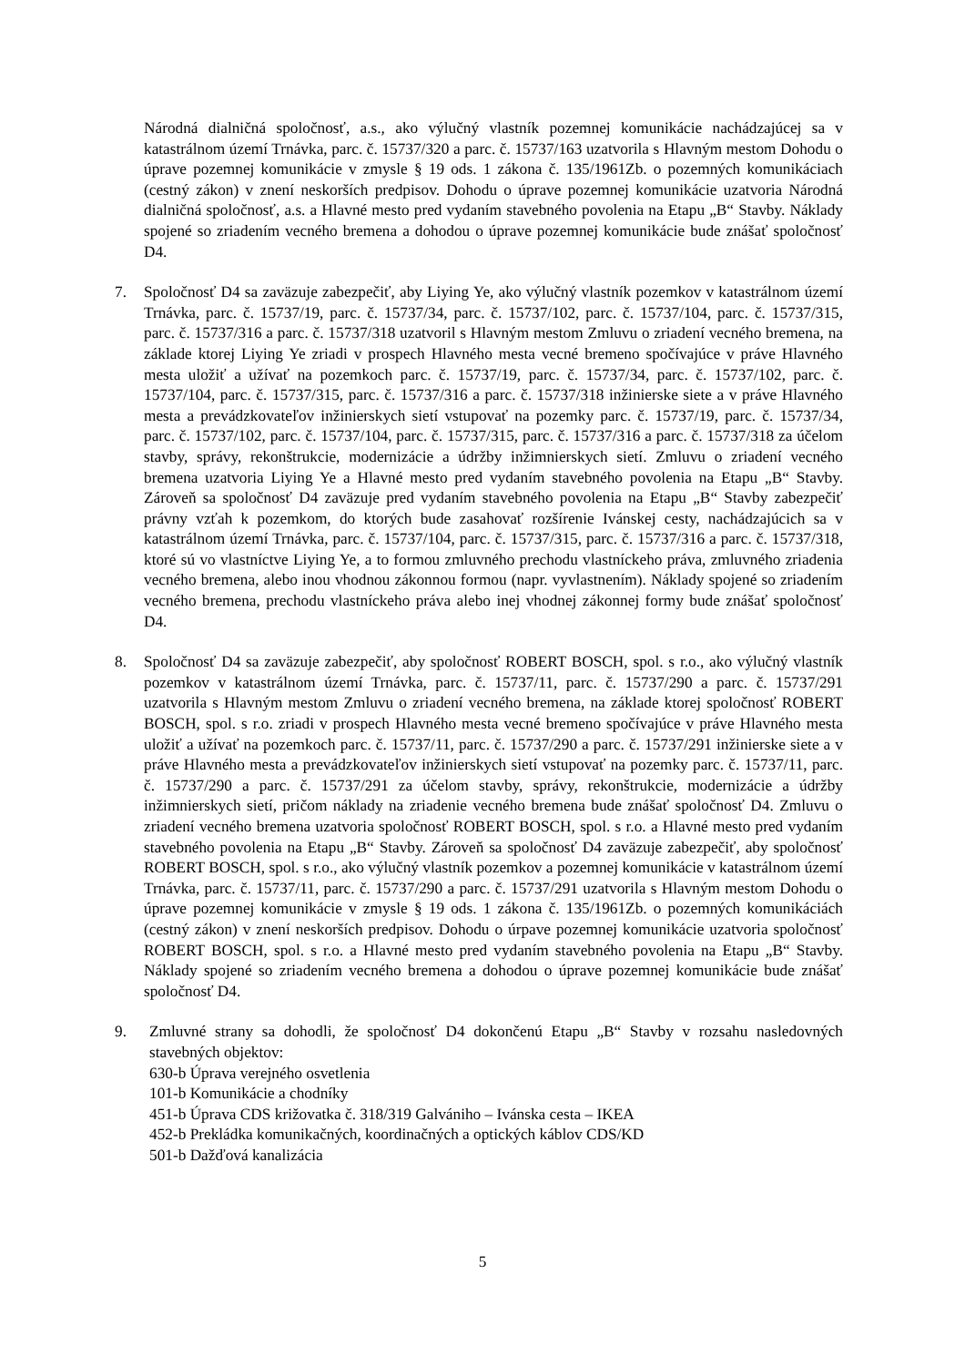Národná dialničná spoločnosť, a.s., ako výlučný vlastník pozemnej komunikácie nachádzajúcej sa v katastrálnom území Trnávka, parc. č. 15737/320 a parc. č. 15737/163 uzatvorila s Hlavným mestom Dohodu o úprave pozemnej komunikácie v zmysle § 19 ods. 1 zákona č. 135/1961Zb. o pozemných komunikáciach (cestný zákon) v znení neskorších predpisov. Dohodu o úprave pozemnej komunikácie uzatvoria Národná dialničná spoločnosť, a.s. a Hlavné mesto pred vydaním stavebného povolenia na Etapu „B“ Stavby. Náklady spojené so zriadením vecného bremena a dohodou o úprave pozemnej komunikácie bude znášať spoločnosť D4.
7. Spoločnosť D4 sa zaväzuje zabezpečiť, aby Liying Ye, ako výlučný vlastník pozemkov v katastrálnom území Trnávka, parc. č. 15737/19, parc. č. 15737/34, parc. č. 15737/102, parc. č. 15737/104, parc. č. 15737/315, parc. č. 15737/316 a parc. č. 15737/318 uzatvoril s Hlavným mestom Zmluvu o zriadení vecného bremena, na základe ktorej Liying Ye zriadi v prospech Hlavného mesta vecné bremeno spočívajúce v práve Hlavného mesta uložiť a užívať na pozemkoch parc. č. 15737/19, parc. č. 15737/34, parc. č. 15737/102, parc. č. 15737/104, parc. č. 15737/315, parc. č. 15737/316 a parc. č. 15737/318 inžinierske siete a v práve Hlavného mesta a prevádzkovateľov inžinierskych sietí vstupovať na pozemky parc. č. 15737/19, parc. č. 15737/34, parc. č. 15737/102, parc. č. 15737/104, parc. č. 15737/315, parc. č. 15737/316 a parc. č. 15737/318 za účelom stavby, správy, rekonštrukcie, modernizácie a údržby inžimnierskych sietí. Zmluvu o zriadení vecného bremena uzatvoria Liying Ye a Hlavné mesto pred vydaním stavebného povolenia na Etapu „B“ Stavby. Zároveň sa spoločnosť D4 zaväzuje pred vydaním stavebného povolenia na Etapu „B“ Stavby zabezpečiť právny vzťah k pozemkom, do ktorých bude zasahovať rozšírenie Ivánskej cesty, nachádzajúcich sa v katastrálnom území Trnávka, parc. č. 15737/104, parc. č. 15737/315, parc. č. 15737/316 a parc. č. 15737/318, ktoré sú vo vlastníctve Liying Ye, a to formou zmluvného prechodu vlastníckeho práva, zmluvného zriadenia vecného bremena, alebo inou vhodnou zákonnou formou (napr. vyvlastnením). Náklady spojené so zriadením vecného bremena, prechodu vlastníckeho práva alebo inej vhodnej zákonnej formy bude znášať spoločnosť D4.
8. Spoločnosť D4 sa zaväzuje zabezpečiť, aby spoločnosť ROBERT BOSCH, spol. s r.o., ako výlučný vlastník pozemkov v katastrálnom území Trnávka, parc. č. 15737/11, parc. č. 15737/290 a parc. č. 15737/291 uzatvorila s Hlavným mestom Zmluvu o zriadení vecného bremena, na základe ktorej spoločnosť ROBERT BOSCH, spol. s r.o. zriadi v prospech Hlavného mesta vecné bremeno spočívajúce v práve Hlavného mesta uložiť a užívať na pozemkoch parc. č. 15737/11, parc. č. 15737/290 a parc. č. 15737/291 inžinierske siete a v práve Hlavného mesta a prevádzkovateľov inžinierskych sietí vstupovať na pozemky parc. č. 15737/11, parc. č. 15737/290 a parc. č. 15737/291 za účelom stavby, správy, rekonštrukcie, modernizácie a údržby inžimnierskych sietí, pričom náklady na zriadenie vecného bremena bude znášať spoločnosť D4. Zmluvu o zriadení vecného bremena uzatvoria spoločnosť ROBERT BOSCH, spol. s r.o. a Hlavné mesto pred vydaním stavebného povolenia na Etapu „B“ Stavby. Zároveň sa spoločnosť D4 zaväzuje zabezpečiť, aby spoločnosť ROBERT BOSCH, spol. s r.o., ako výlučný vlastník pozemkov a pozemnej komunikácie v katastrálnom území Trnávka, parc. č. 15737/11, parc. č. 15737/290 a parc. č. 15737/291 uzatvorila s Hlavným mestom Dohodu o úprave pozemnej komunikácie v zmysle § 19 ods. 1 zákona č. 135/1961Zb. o pozemných komunikáciách (cestný zákon) v znení neskorších predpisov. Dohodu o úrpave pozemnej komunikácie uzatvoria spoločnosť ROBERT BOSCH, spol. s r.o. a Hlavné mesto pred vydaním stavebného povolenia na Etapu „B“ Stavby. Náklady spojené so zriadením vecného bremena a dohodou o úprave pozemnej komunikácie bude znášať spoločnosť D4.
9. Zmluvné strany sa dohodli, že spoločnosť D4 dokončenú Etapu „B“ Stavby v rozsahu nasledovných stavebných objektov:
630-b Úprava verejného osvetlenia
101-b Komunikácie a chodníky
451-b Úprava CDS križovatka č. 318/319 Galvániho – Ivánska cesta – IKEA
452-b Prekládka komunikačných, koordinačných a optických káblov CDS/KD
501-b Dažďová kanalizácia
5